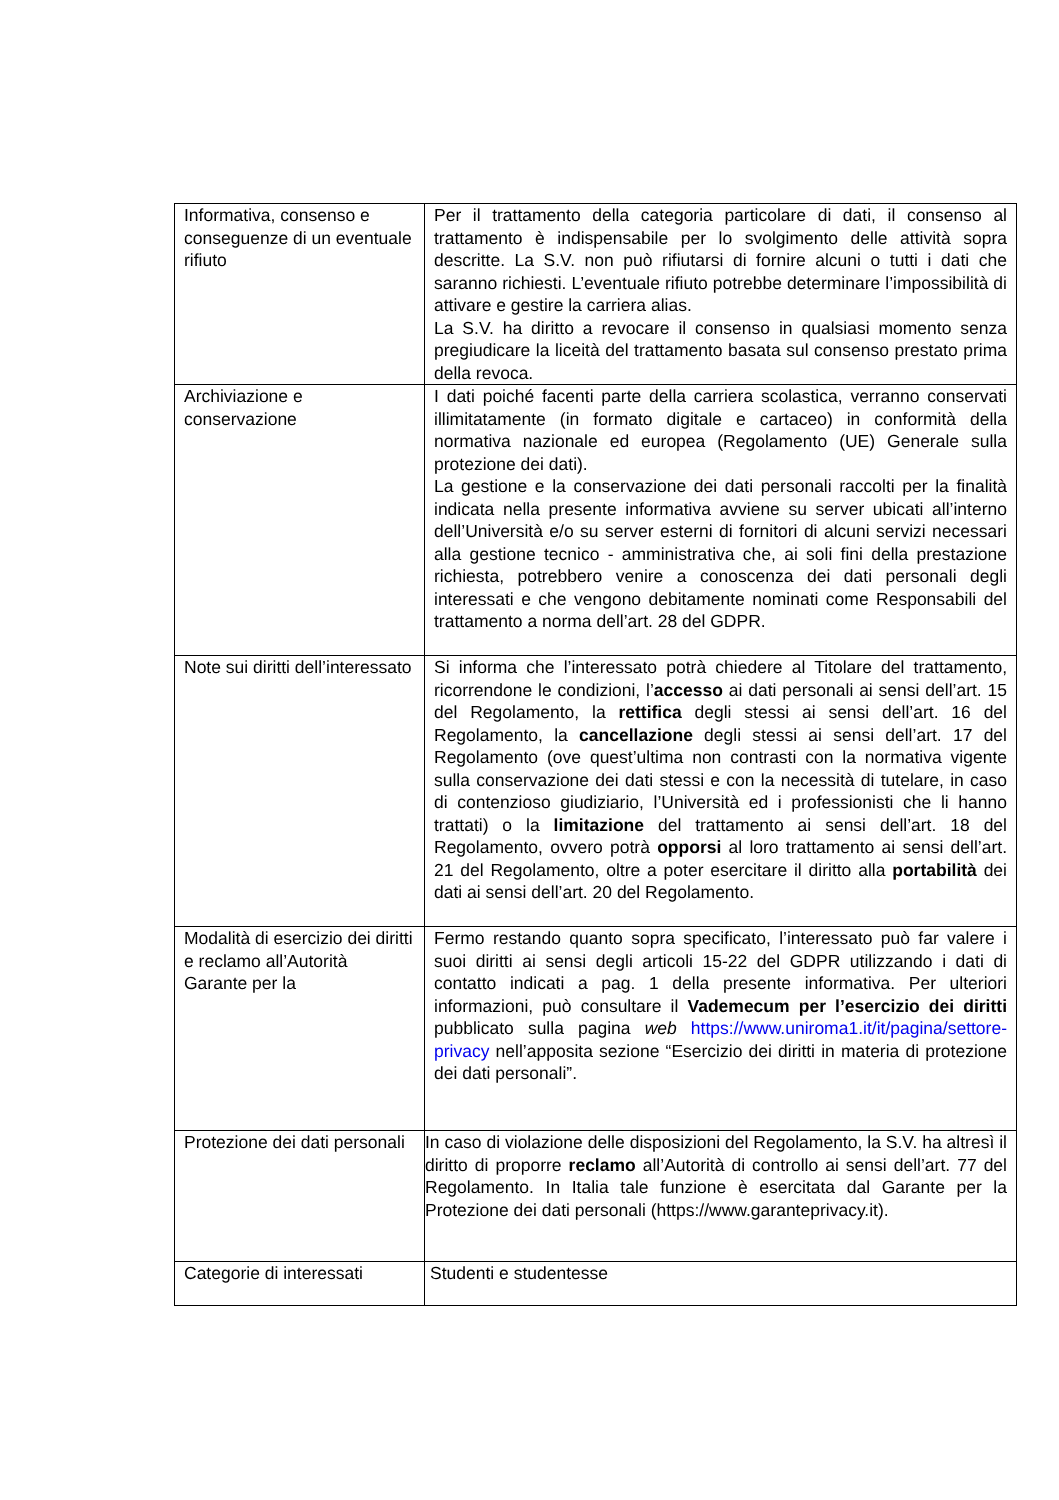| Informativa, consenso e conseguenze di un eventuale rifiuto | Per il trattamento della categoria particolare di dati, il consenso al trattamento è indispensabile per lo svolgimento delle attività sopra descritte. La S.V. non può rifiutarsi di fornire alcuni o tutti i dati che saranno richiesti. L’eventuale rifiuto potrebbe determinare l’impossibilità di attivare e gestire la carriera alias. La S.V. ha diritto a revocare il consenso in qualsiasi momento senza pregiudicare la liceità del trattamento basata sul consenso prestato prima della revoca. |
| Archiviazione e conservazione | I dati poiché facenti parte della carriera scolastica, verranno conservati illimitatamente (in formato digitale e cartaceo) in conformità della normativa nazionale ed europea (Regolamento (UE) Generale sulla protezione dei dati). La gestione e la conservazione dei dati personali raccolti per la finalità indicata nella presente informativa avviene su server ubicati all’interno dell’Università e/o su server esterni di fornitori di alcuni servizi necessari alla gestione tecnico - amministrativa che, ai soli fini della prestazione richiesta, potrebbero venire a conoscenza dei dati personali degli interessati e che vengono debitamente nominati come Responsabili del trattamento a norma dell’art. 28 del GDPR. |
| Note sui diritti dell’interessato | Si informa che l’interessato potrà chiedere al Titolare del trattamento, ricorrendone le condizioni, l’ accesso ai dati personali ai sensi dell’art. 15 del Regolamento, la rettifica degli stessi ai sensi dell’art. 16 del Regolamento, la cancellazione degli stessi ai sensi dell’art. 17 del Regolamento (ove quest’ultima non contrasti con la normativa vigente sulla conservazione dei dati stessi e con la necessità di tutelare, in caso di contenzioso giudiziario, l’Università ed i professionisti che li hanno trattati) o la limitazione del trattamento ai sensi dell’art. 18 del Regolamento, ovvero potrà opporsi al loro trattamento ai sensi dell’art. 21 del Regolamento, oltre a poter esercitare il diritto alla portabilità dei dati ai sensi dell’art. 20 del Regolamento. |
| Modalità di esercizio dei diritti e reclamo all’Autorità Garante per la | Fermo restando quanto sopra specificato, l’interessato può far valere i suoi diritti ai sensi degli articoli 15-22 del GDPR utilizzando i dati di contatto indicati a pag. 1 della presente informativa. Per ulteriori informazioni, può consultare il Vademecum per l’esercizio dei diritti pubblicato sulla pagina web https://www.uniroma1.it/it/pagina/settore-privacy nell’apposita sezione “Esercizio dei diritti in materia di protezione dei dati personali”. |
| Protezione dei dati personali | In caso di violazione delle disposizioni del Regolamento, la S.V. ha altresì il diritto di proporre reclamo all’Autorità di controllo ai sensi dell’art. 77 del Regolamento. In Italia tale funzione è esercitata dal Garante per la Protezione dei dati personali (https://www.garanteprivacy.it). |
| Categorie di interessati | Studenti e studentesse |